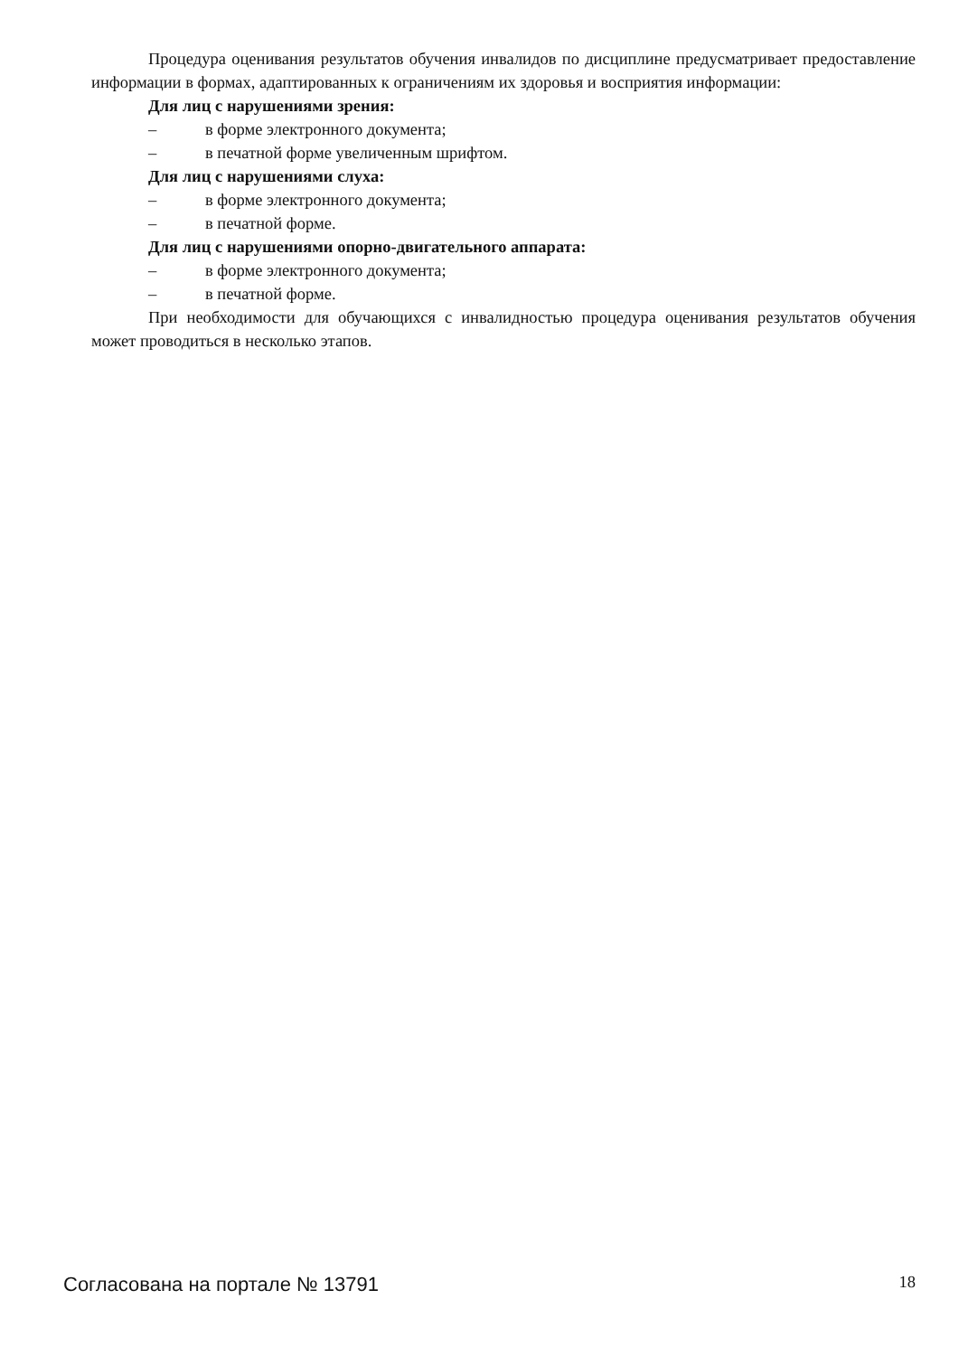Процедура оценивания результатов обучения инвалидов по дисциплине предусматривает предоставление информации в формах, адаптированных к ограничениям их здоровья и восприятия информации:
Для лиц с нарушениями зрения:
– в форме электронного документа;
– в печатной форме увеличенным шрифтом.
Для лиц с нарушениями слуха:
– в форме электронного документа;
– в печатной форме.
Для лиц с нарушениями опорно-двигательного аппарата:
– в форме электронного документа;
– в печатной форме.
При необходимости для обучающихся с инвалидностью процедура оценивания результатов обучения может проводиться в несколько этапов.
Согласована на портале № 13791 18